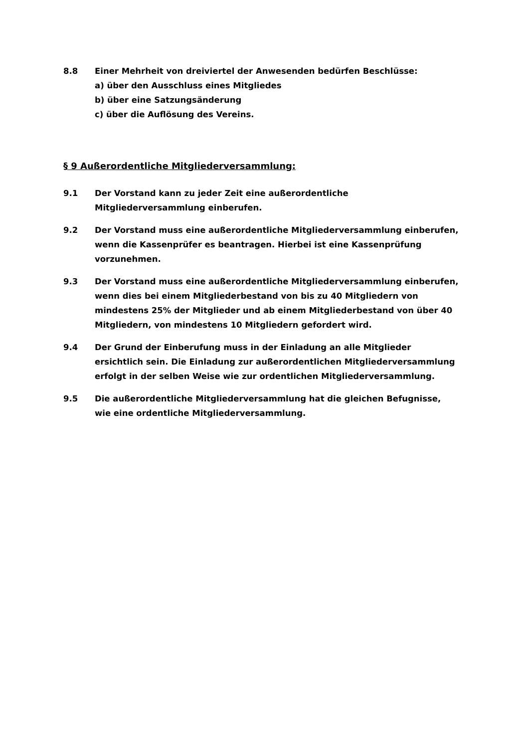8.8 Einer Mehrheit von dreiviertel der Anwesenden bedürfen Beschlüsse:
a) über den Ausschluss eines Mitgliedes
b) über eine Satzungsänderung
c) über die Auflösung des Vereins.
§ 9 Außerordentliche Mitgliederversammlung:
9.1 Der Vorstand kann zu jeder Zeit eine außerordentliche
Mitgliederversammlung einberufen.
9.2 Der Vorstand muss eine außerordentliche Mitgliederversammlung einberufen, wenn die Kassenprüfer es beantragen. Hierbei ist eine Kassenprüfung vorzunehmen.
9.3 Der Vorstand muss eine außerordentliche Mitgliederversammlung einberufen, wenn dies bei einem Mitgliederbestand von bis zu 40 Mitgliedern von mindestens 25% der Mitglieder und ab einem Mitgliederbestand von über 40 Mitgliedern, von mindestens 10 Mitgliedern gefordert wird.
9.4 Der Grund der Einberufung muss in der Einladung an alle Mitglieder ersichtlich sein. Die Einladung zur außerordentlichen Mitgliederversammlung erfolgt in der selben Weise wie zur ordentlichen Mitgliederversammlung.
9.5 Die außerordentliche Mitgliederversammlung hat die gleichen Befugnisse, wie eine ordentliche Mitgliederversammlung.